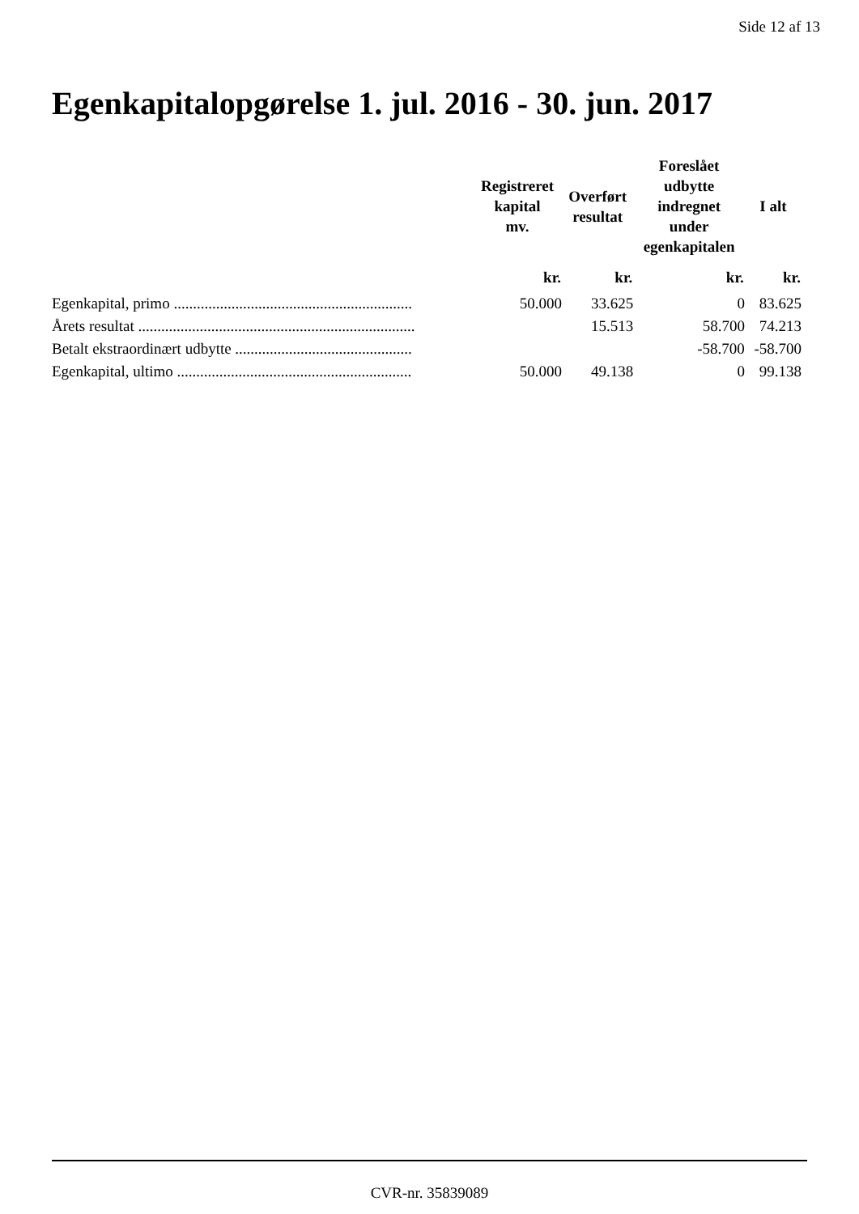Side 12 af 13
Egenkapitalopgørelse 1. jul. 2016 - 30. jun. 2017
| | Registreret kapital mv. | Overført resultat | Foreslået udbytte indregnet under egenkapitalen | I alt |
| --- | --- | --- | --- | --- |
| | kr. | kr. | kr. | kr. |
| Egenkapital, primo .............................................................. | 50.000 | 33.625 | 0 | 83.625 |
| Årets resultat ........................................................................ | | 15.513 | 58.700 | 74.213 |
| Betalt ekstraordinært udbytte .............................................. | | | -58.700 | -58.700 |
| Egenkapital, ultimo ............................................................. | 50.000 | 49.138 | 0 | 99.138 |
CVR-nr. 35839089